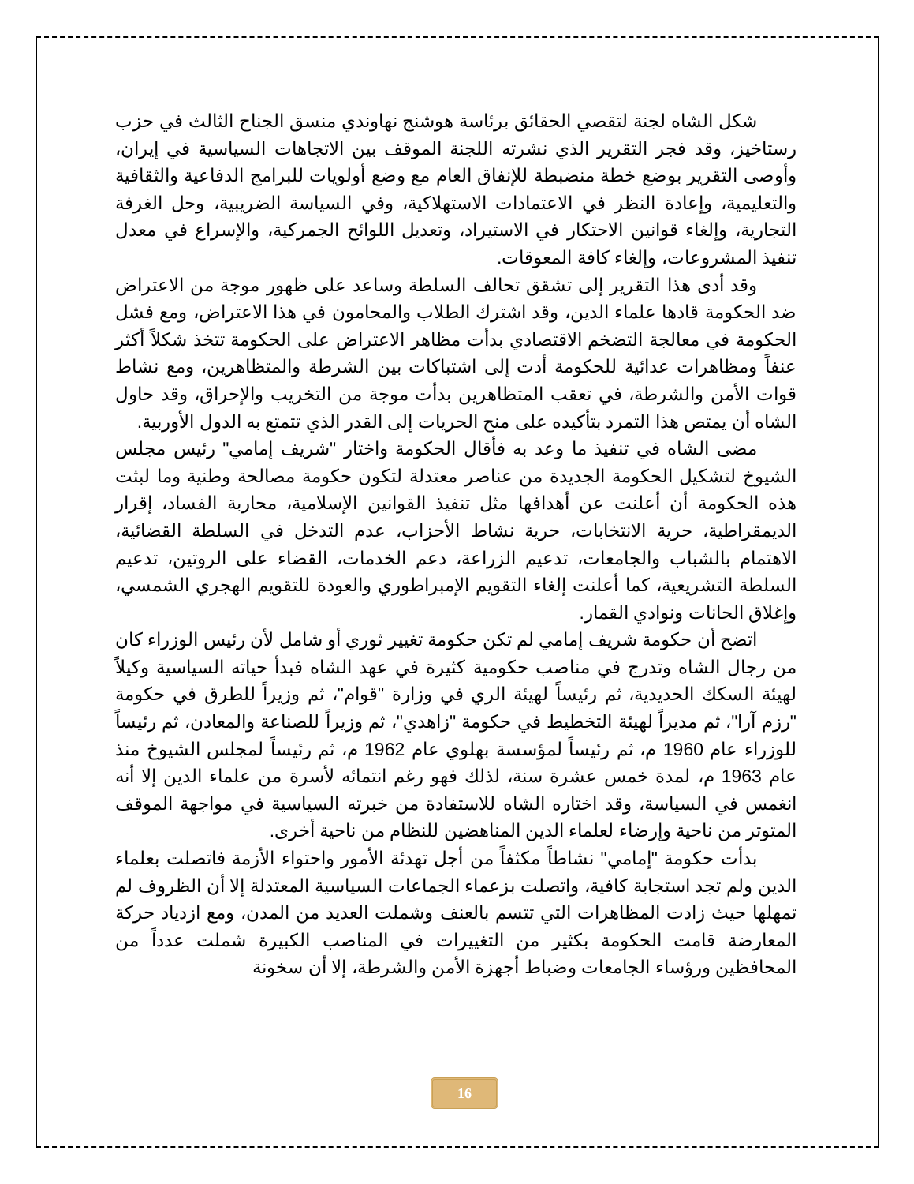شكل الشاه لجنة لتقصي الحقائق برئاسة هوشنج نهاوندي منسق الجناح الثالث في حزب رستاخيز، وقد فجر التقرير الذي نشرته اللجنة الموقف بين الاتجاهات السياسية في إيران، وأوصى التقرير بوضع خطة منضبطة للإنفاق العام مع وضع أولويات للبرامج الدفاعية والثقافية والتعليمية، وإعادة النظر في الاعتمادات الاستهلاكية، وفي السياسة الضريبية، وحل الغرفة التجارية، وإلغاء قوانين الاحتكار في الاستيراد، وتعديل اللوائح الجمركية، والإسراع في معدل تنفيذ المشروعات، وإلغاء كافة المعوقات.
وقد أدى هذا التقرير إلى تشقق تحالف السلطة وساعد على ظهور موجة من الاعتراض ضد الحكومة قادها علماء الدين، وقد اشترك الطلاب والمحامون في هذا الاعتراض، ومع فشل الحكومة في معالجة التضخم الاقتصادي بدأت مظاهر الاعتراض على الحكومة تتخذ شكلاً أكثر عنفاً ومظاهرات عدائية للحكومة أدت إلى اشتباكات بين الشرطة والمتظاهرين، ومع نشاط قوات الأمن والشرطة، في تعقب المتظاهرين بدأت موجة من التخريب والإحراق، وقد حاول الشاه أن يمتص هذا التمرد بتأكيده على منح الحريات إلى القدر الذي تتمتع به الدول الأوربية.
مضى الشاه في تنفيذ ما وعد به فأقال الحكومة واختار "شريف إمامي" رئيس مجلس الشيوخ لتشكيل الحكومة الجديدة من عناصر معتدلة لتكون حكومة مصالحة وطنية وما لبثت هذه الحكومة أن أعلنت عن أهدافها مثل تنفيذ القوانين الإسلامية، محاربة الفساد، إقرار الديمقراطية، حرية الانتخابات، حرية نشاط الأحزاب، عدم التدخل في السلطة القضائية، الاهتمام بالشباب والجامعات، تدعيم الزراعة، دعم الخدمات، القضاء على الروتين، تدعيم السلطة التشريعية، كما أعلنت إلغاء التقويم الإمبراطوري والعودة للتقويم الهجري الشمسي، وإغلاق الحانات ونوادي القمار.
اتضح أن حكومة شريف إمامي لم تكن حكومة تغيير ثوري أو شامل لأن رئيس الوزراء كان من رجال الشاه وتدرج في مناصب حكومية كثيرة في عهد الشاه فبدأ حياته السياسية وكيلاً لهيئة السكك الحديدية، ثم رئيساً لهيئة الري في وزارة "قوام"، ثم وزيراً للطرق في حكومة "رزم آرا"، ثم مديراً لهيئة التخطيط في حكومة "زاهدي"، ثم وزيراً للصناعة والمعادن، ثم رئيساً للوزراء عام 1960 م، ثم رئيساً لمؤسسة بهلوي عام 1962 م، ثم رئيساً لمجلس الشيوخ منذ عام 1963 م، لمدة خمس عشرة سنة، لذلك فهو رغم انتمائه لأسرة من علماء الدين إلا أنه انغمس في السياسة، وقد اختاره الشاه للاستفادة من خبرته السياسية في مواجهة الموقف المتوتر من ناحية وإرضاء لعلماء الدين المناهضين للنظام من ناحية أخرى.
بدأت حكومة "إمامي" نشاطاً مكثفاً من أجل تهدئة الأمور واحتواء الأزمة فاتصلت بعلماء الدين ولم تجد استجابة كافية، واتصلت بزعماء الجماعات السياسية المعتدلة إلا أن الظروف لم تمهلها حيث زادت المظاهرات التي تتسم بالعنف وشملت العديد من المدن، ومع ازدياد حركة المعارضة قامت الحكومة بكثير من التغييرات في المناصب الكبيرة شملت عدداً من المحافظين ورؤساء الجامعات وضباط أجهزة الأمن والشرطة، إلا أن سخونة
16